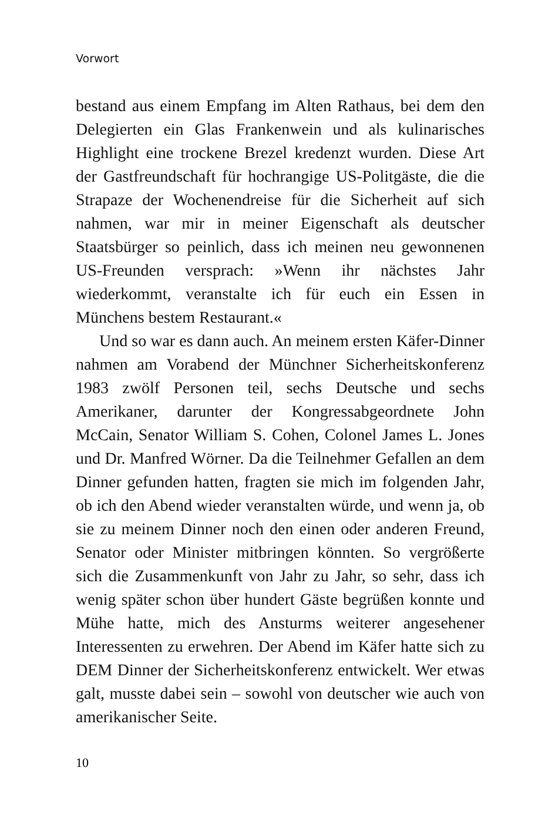Vorwort
bestand aus einem Empfang im Alten Rathaus, bei dem den Delegierten ein Glas Frankenwein und als kulinarisches Highlight eine trockene Brezel kredenzt wurden. Diese Art der Gastfreundschaft für hochrangige US-Politgäste, die die Strapaze der Wochenendreise für die Sicherheit auf sich nahmen, war mir in meiner Eigenschaft als deutscher Staatsbürger so peinlich, dass ich meinen neu gewonnenen US-Freunden versprach: »Wenn ihr nächstes Jahr wiederkommt, veranstalte ich für euch ein Essen in Münchens bestem Restaurant.«
Und so war es dann auch. An meinem ersten Käfer-Dinner nahmen am Vorabend der Münchner Sicherheitskonferenz 1983 zwölf Personen teil, sechs Deutsche und sechs Amerikaner, darunter der Kongressabgeordnete John McCain, Senator William S. Cohen, Colonel James L. Jones und Dr. Manfred Wörner. Da die Teilnehmer Gefallen an dem Dinner gefunden hatten, fragten sie mich im folgenden Jahr, ob ich den Abend wieder veranstalten würde, und wenn ja, ob sie zu meinem Dinner noch den einen oder anderen Freund, Senator oder Minister mitbringen könnten. So vergrößerte sich die Zusammenkunft von Jahr zu Jahr, so sehr, dass ich wenig später schon über hundert Gäste begrüßen konnte und Mühe hatte, mich des Ansturms weiterer angesehener Interessenten zu erwehren. Der Abend im Käfer hatte sich zu DEM Dinner der Sicherheitskonferenz entwickelt. Wer etwas galt, musste dabei sein – sowohl von deutscher wie auch von amerikanischer Seite.
10